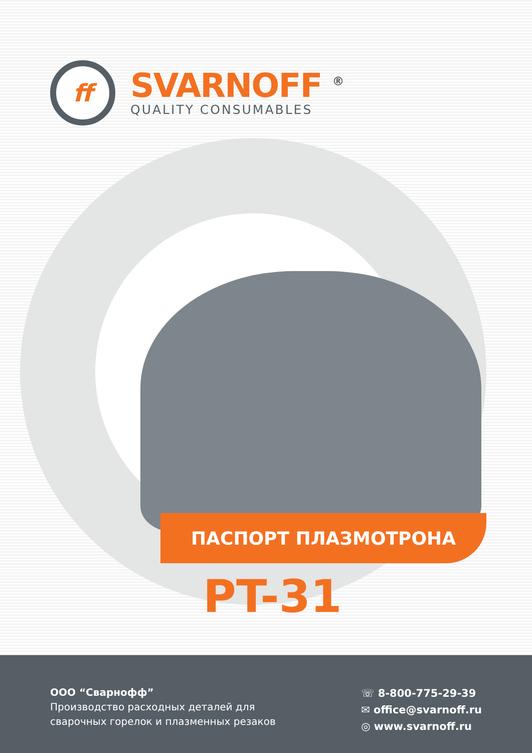ff
SVARNOFF <sup>®</sup>
QUALITY CONSUMABLES
ПАСПОРТ ПЛАЗМОТРОНА
PT-31
ООО “Сварнофф”
Производство расходных деталей для сварочных горелок и плазменных резаков
☏ 8-800-775-29-39
✉ office@svarnoff.ru
◎ www.svarnoff.ru